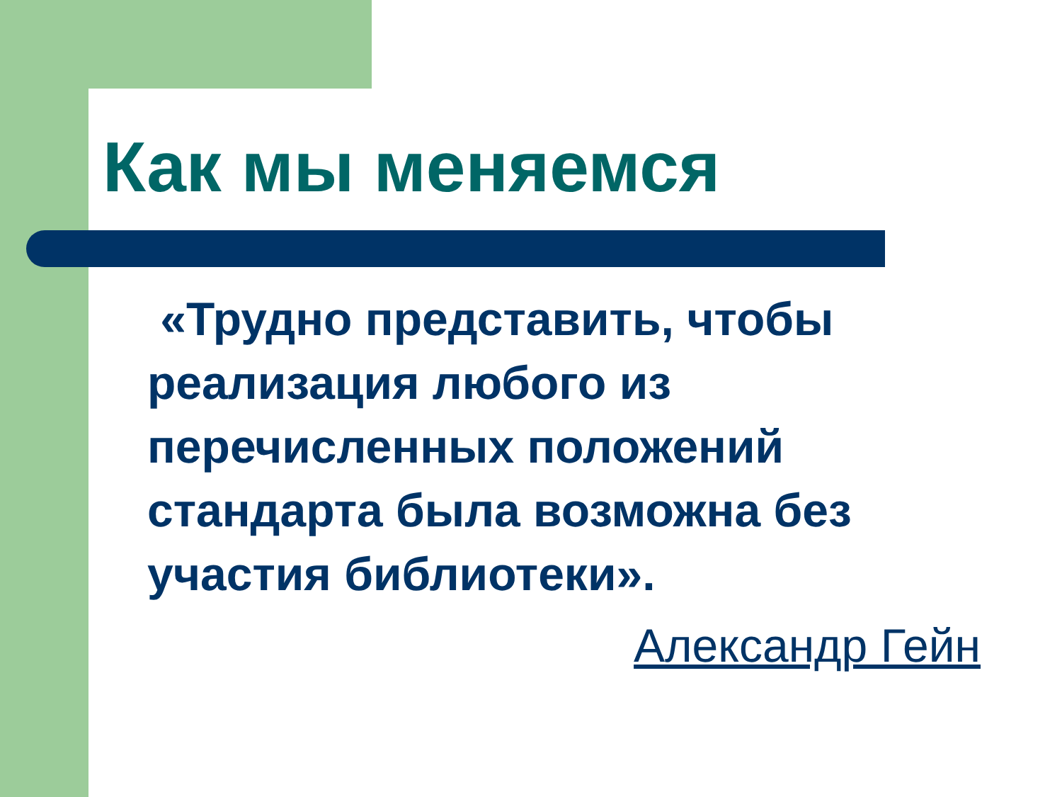Как мы меняемся
«Трудно представить, чтобы реализация любого из перечисленных положений стандарта была возможна без участия библиотеки».
Александр Гейн